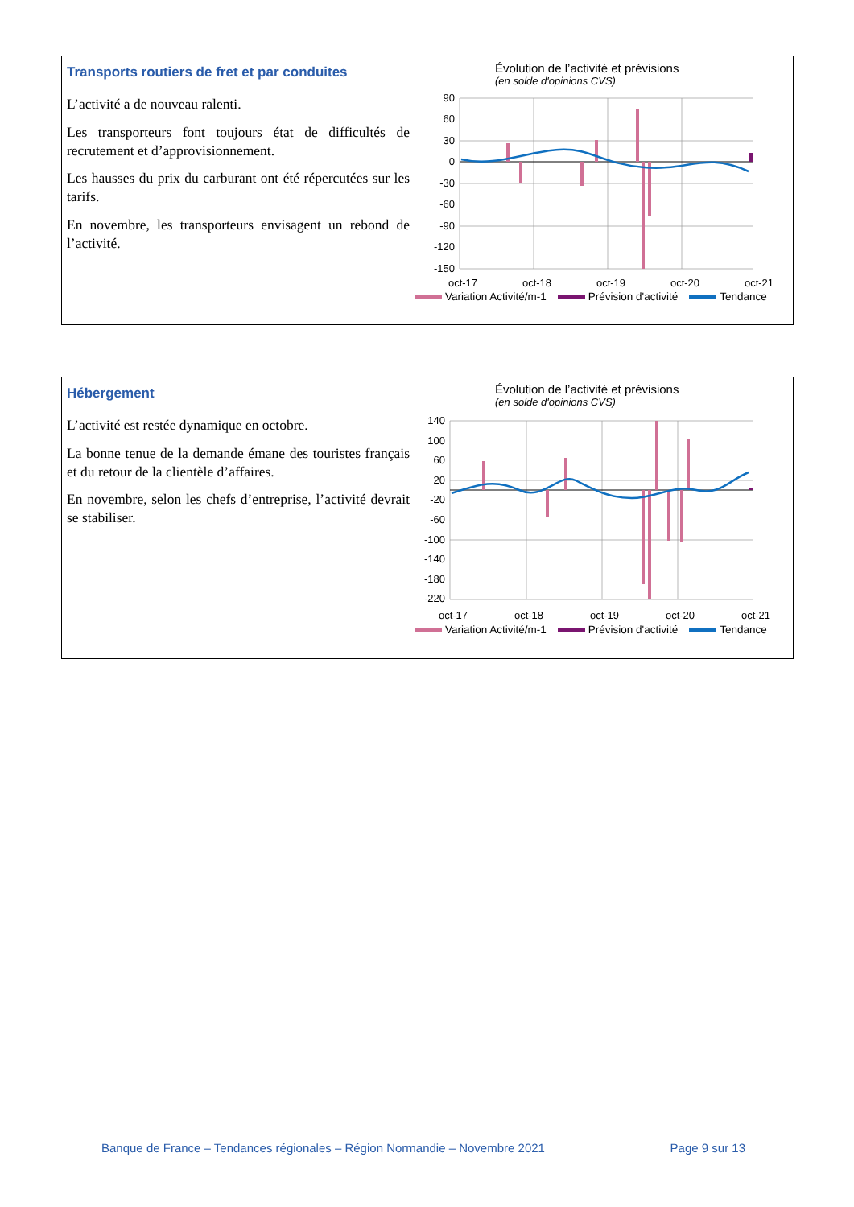Transports routiers de fret et par conduites
L’activité a de nouveau ralenti.
Les transporteurs font toujours état de difficultés de recrutement et d’approvisionnement.
Les hausses du prix du carburant ont été répercutées sur les tarifs.
En novembre, les transporteurs envisagent un rebond de l’activité.
Évolution de l’activité et prévisions
(en solde d'opinions CVS)
90
60
30
0
-30
-60
-90
-120
-150
oct-17
oct-18
oct-19
oct-20
oct-21
Variation Activité/m-1 Prévision d'activité Tendance
Hébergement
L’activité est restée dynamique en octobre.
La bonne tenue de la demande émane des touristes français et du retour de la clientèle d’affaires.
En novembre, selon les chefs d’entreprise, l’activité devrait se stabiliser.
Évolution de l’activité et prévisions
(en solde d'opinions CVS)
140
100
60
20
-20
-60
-100
-140
-180
-220
oct-17
oct-18
oct-19
oct-20
oct-21
Variation Activité/m-1 Prévision d'activité Tendance
Banque de France – Tendances régionales – Région Normandie – Novembre 2021 Page 9 sur 13